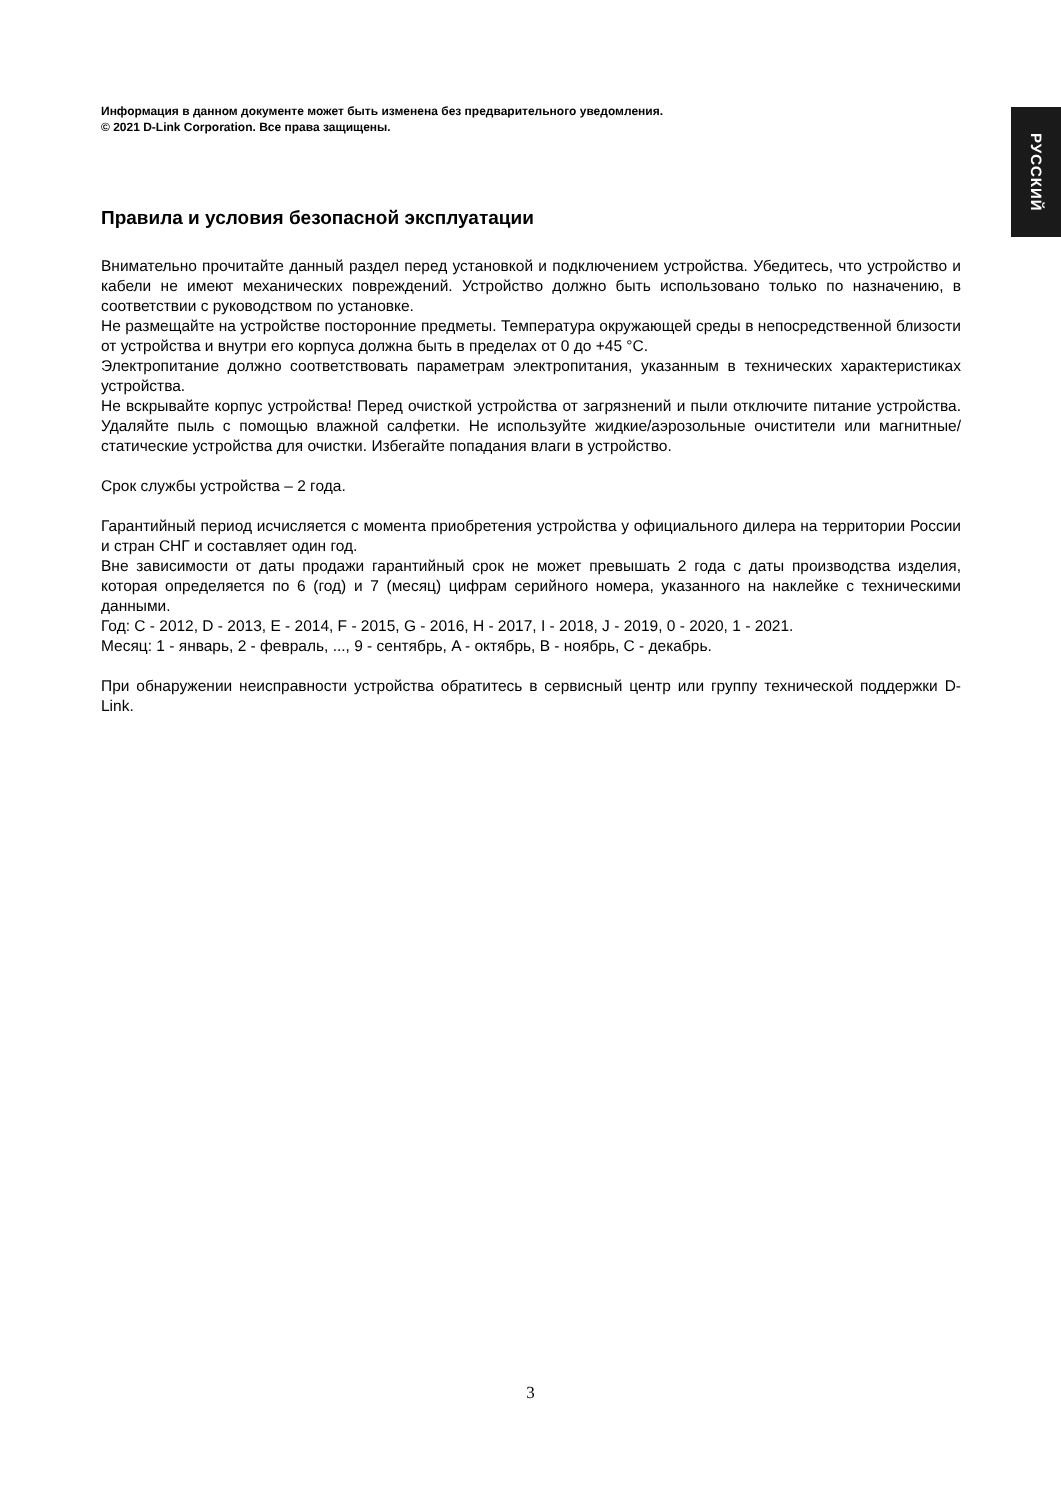РУССКИЙ
Информация в данном документе может быть изменена без предварительного уведомления.
© 2021 D-Link Corporation. Все права защищены.
Правила и условия безопасной эксплуатации
Внимательно прочитайте данный раздел перед установкой и подключением устройства. Убедитесь, что устройство и кабели не имеют механических повреждений. Устройство должно быть использовано только по назначению, в соответствии с руководством по установке.
Не размещайте на устройстве посторонние предметы. Температура окружающей среды в непосредственной близости от устройства и внутри его корпуса должна быть в пределах от 0 до +45 °С.
Электропитание должно соответствовать параметрам электропитания, указанным в технических характеристиках устройства.
Не вскрывайте корпус устройства! Перед очисткой устройства от загрязнений и пыли отключите питание устройства. Удаляйте пыль с помощью влажной салфетки. Не используйте жидкие/аэрозольные очистители или магнитные/статические устройства для очистки. Избегайте попадания влаги в устройство.
Срок службы устройства – 2 года.
Гарантийный период исчисляется с момента приобретения устройства у официального дилера на территории России и стран СНГ и составляет один год.
Вне зависимости от даты продажи гарантийный срок не может превышать 2 года с даты производства изделия, которая определяется по 6 (год) и 7 (месяц) цифрам серийного номера, указанного на наклейке с техническими данными.
Год: C - 2012, D - 2013, E - 2014, F - 2015, G - 2016, H - 2017, I - 2018, J - 2019, 0 - 2020, 1 - 2021.
Месяц: 1 - январь, 2 - февраль, ..., 9 - сентябрь, A - октябрь, B - ноябрь, C - декабрь.
При обнаружении неисправности устройства обратитесь в сервисный центр или группу технической поддержки D-Link.
3